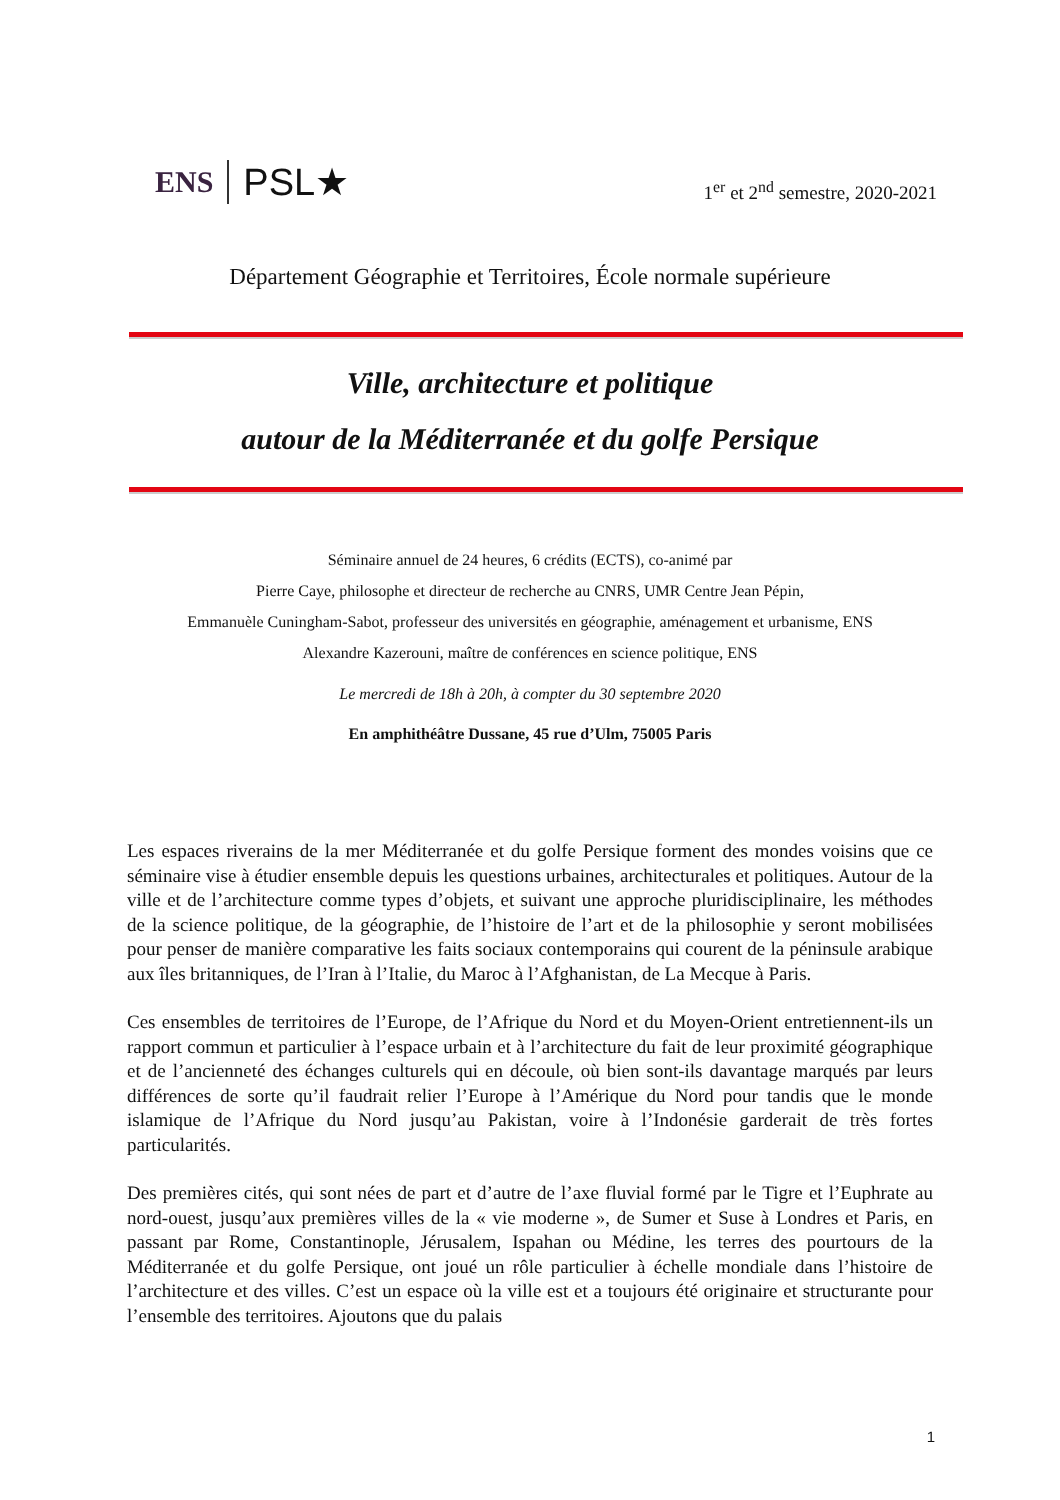ENS PSL★
1<sup>er</sup> et 2<sup>nd</sup> semestre, 2020-2021
Département Géographie et Territoires, École normale supérieure
Ville, architecture et politique
autour de la Méditerranée et du golfe Persique
Séminaire annuel de 24 heures, 6 crédits (ECTS), co-animé par
Pierre Caye, philosophe et directeur de recherche au CNRS, UMR Centre Jean Pépin,
Emmanuèle Cuningham-Sabot, professeur des universités en géographie, aménagement et urbanisme, ENS
Alexandre Kazerouni, maître de conférences en science politique, ENS
Le mercredi de 18h à 20h, à compter du 30 septembre 2020
En amphithéâtre Dussane, 45 rue d’Ulm, 75005 Paris
Les espaces riverains de la mer Méditerranée et du golfe Persique forment des mondes voisins que ce séminaire vise à étudier ensemble depuis les questions urbaines, architecturales et politiques. Autour de la ville et de l’architecture comme types d’objets, et suivant une approche pluridisciplinaire, les méthodes de la science politique, de la géographie, de l’histoire de l’art et de la philosophie y seront mobilisées pour penser de manière comparative les faits sociaux contemporains qui courent de la péninsule arabique aux îles britanniques, de l’Iran à l’Italie, du Maroc à l’Afghanistan, de La Mecque à Paris.
Ces ensembles de territoires de l’Europe, de l’Afrique du Nord et du Moyen-Orient entretiennent-ils un rapport commun et particulier à l’espace urbain et à l’architecture du fait de leur proximité géographique et de l’ancienneté des échanges culturels qui en découle, où bien sont-ils davantage marqués par leurs différences de sorte qu’il faudrait relier l’Europe à l’Amérique du Nord pour tandis que le monde islamique de l’Afrique du Nord jusqu’au Pakistan, voire à l’Indonésie garderait de très fortes particularités.
Des premières cités, qui sont nées de part et d’autre de l’axe fluvial formé par le Tigre et l’Euphrate au nord-ouest, jusqu’aux premières villes de la « vie moderne », de Sumer et Suse à Londres et Paris, en passant par Rome, Constantinople, Jérusalem, Ispahan ou Médine, les terres des pourtours de la Méditerranée et du golfe Persique, ont joué un rôle particulier à échelle mondiale dans l’histoire de l’architecture et des villes. C’est un espace où la ville est et a toujours été originaire et structurante pour l’ensemble des territoires. Ajoutons que du palais
1